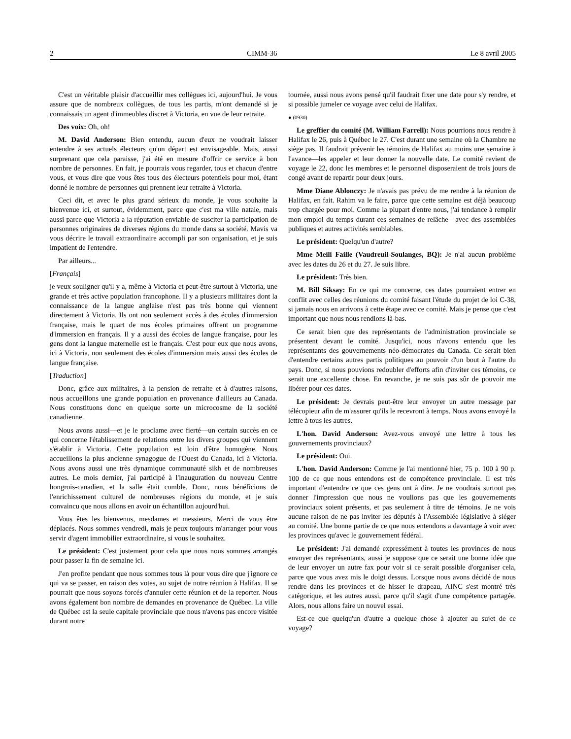2 CIMM-36 Le 8 avril 2005
C'est un véritable plaisir d'accueillir mes collègues ici, aujourd'hui. Je vous assure que de nombreux collègues, de tous les partis, m'ont demandé si je connaissais un agent d'immeubles discret à Victoria, en vue de leur retraite.
Des voix: Oh, oh!
M. David Anderson: Bien entendu, aucun d'eux ne voudrait laisser entendre à ses actuels électeurs qu'un départ est envisageable. Mais, aussi surprenant que cela paraisse, j'ai été en mesure d'offrir ce service à bon nombre de personnes. En fait, je pourrais vous regarder, tous et chacun d'entre vous, et vous dire que vous êtes tous des électeurs potentiels pour moi, étant donné le nombre de personnes qui prennent leur retraite à Victoria.
Ceci dit, et avec le plus grand sérieux du monde, je vous souhaite la bienvenue ici, et surtout, évidemment, parce que c'est ma ville natale, mais aussi parce que Victoria a la réputation enviable de susciter la participation de personnes originaires de diverses régions du monde dans sa société. Mavis va vous décrire le travail extraordinaire accompli par son organisation, et je suis impatient de l'entendre.
Par ailleurs...
[Français]
je veux souligner qu'il y a, même à Victoria et peut-être surtout à Victoria, une grande et très active population francophone. Il y a plusieurs militaires dont la connaissance de la langue anglaise n'est pas très bonne qui viennent directement à Victoria. Ils ont non seulement accès à des écoles d'immersion française, mais le quart de nos écoles primaires offrent un programme d'immersion en français. Il y a aussi des écoles de langue française, pour les gens dont la langue maternelle est le français. C'est pour eux que nous avons, ici à Victoria, non seulement des écoles d'immersion mais aussi des écoles de langue française.
[Traduction]
Donc, grâce aux militaires, à la pension de retraite et à d'autres raisons, nous accueillons une grande population en provenance d'ailleurs au Canada. Nous constituons donc en quelque sorte un microcosme de la société canadienne.
Nous avons aussi—et je le proclame avec fierté—un certain succès en ce qui concerne l'établissement de relations entre les divers groupes qui viennent s'établir à Victoria. Cette population est loin d'être homogène. Nous accueillons la plus ancienne synagogue de l'Ouest du Canada, ici à Victoria. Nous avons aussi une très dynamique communauté sikh et de nombreuses autres. Le mois dernier, j'ai participé à l'inauguration du nouveau Centre hongrois-canadien, et la salle était comble. Donc, nous bénéficions de l'enrichissement culturel de nombreuses régions du monde, et je suis convaincu que nous allons en avoir un échantillon aujourd'hui.
Vous êtes les bienvenus, mesdames et messieurs. Merci de vous être déplacés. Nous sommes vendredi, mais je peux toujours m'arranger pour vous servir d'agent immobilier extraordinaire, si vous le souhaitez.
Le président: C'est justement pour cela que nous nous sommes arrangés pour passer la fin de semaine ici.
J'en profite pendant que nous sommes tous là pour vous dire que j'ignore ce qui va se passer, en raison des votes, au sujet de notre réunion à Halifax. Il se pourrait que nous soyons forcés d'annuler cette réunion et de la reporter. Nous avons également bon nombre de demandes en provenance de Québec. La ville de Québec est la seule capitale provinciale que nous n'avons pas encore visitée durant notre
tournée, aussi nous avons pensé qu'il faudrait fixer une date pour s'y rendre, et si possible jumeler ce voyage avec celui de Halifax.
● (0930)
Le greffier du comité (M. William Farrell): Nous pourrions nous rendre à Halifax le 26, puis à Québec le 27. C'est durant une semaine où la Chambre ne siège pas. Il faudrait prévenir les témoins de Halifax au moins une semaine à l'avance—les appeler et leur donner la nouvelle date. Le comité revient de voyage le 22, donc les membres et le personnel disposeraient de trois jours de congé avant de repartir pour deux jours.
Mme Diane Ablonczy: Je n'avais pas prévu de me rendre à la réunion de Halifax, en fait. Rahim va le faire, parce que cette semaine est déjà beaucoup trop chargée pour moi. Comme la plupart d'entre nous, j'ai tendance à remplir mon emploi du temps durant ces semaines de relâche—avec des assemblées publiques et autres activités semblables.
Le président: Quelqu'un d'autre?
Mme Meili Faille (Vaudreuil-Soulanges, BQ): Je n'ai aucun problème avec les dates du 26 et du 27. Je suis libre.
Le président: Très bien.
M. Bill Siksay: En ce qui me concerne, ces dates pourraient entrer en conflit avec celles des réunions du comité faisant l'étude du projet de loi C-38, si jamais nous en arrivons à cette étape avec ce comité. Mais je pense que c'est important que nous nous rendions là-bas.
Ce serait bien que des représentants de l'administration provinciale se présentent devant le comité. Jusqu'ici, nous n'avons entendu que les représentants des gouvernements néo-démocrates du Canada. Ce serait bien d'entendre certains autres partis politiques au pouvoir d'un bout à l'autre du pays. Donc, si nous pouvions redoubler d'efforts afin d'inviter ces témoins, ce serait une excellente chose. En revanche, je ne suis pas sûr de pouvoir me libérer pour ces dates.
Le président: Je devrais peut-être leur envoyer un autre message par télécopieur afin de m'assurer qu'ils le recevront à temps. Nous avons envoyé la lettre à tous les autres.
L'hon. David Anderson: Avez-vous envoyé une lettre à tous les gouvernements provinciaux?
Le président: Oui.
L'hon. David Anderson: Comme je l'ai mentionné hier, 75 p. 100 à 90 p. 100 de ce que nous entendons est de compétence provinciale. Il est très important d'entendre ce que ces gens ont à dire. Je ne voudrais surtout pas donner l'impression que nous ne voulions pas que les gouvernements provinciaux soient présents, et pas seulement à titre de témoins. Je ne vois aucune raison de ne pas inviter les députés à l'Assemblée législative à siéger au comité. Une bonne partie de ce que nous entendons a davantage à voir avec les provinces qu'avec le gouvernement fédéral.
Le président: J'ai demandé expressément à toutes les provinces de nous envoyer des représentants, aussi je suppose que ce serait une bonne idée que de leur envoyer un autre fax pour voir si ce serait possible d'organiser cela, parce que vous avez mis le doigt dessus. Lorsque nous avons décidé de nous rendre dans les provinces et de hisser le drapeau, AINC s'est montré très catégorique, et les autres aussi, parce qu'il s'agit d'une compétence partagée. Alors, nous allons faire un nouvel essai.
Est-ce que quelqu'un d'autre a quelque chose à ajouter au sujet de ce voyage?